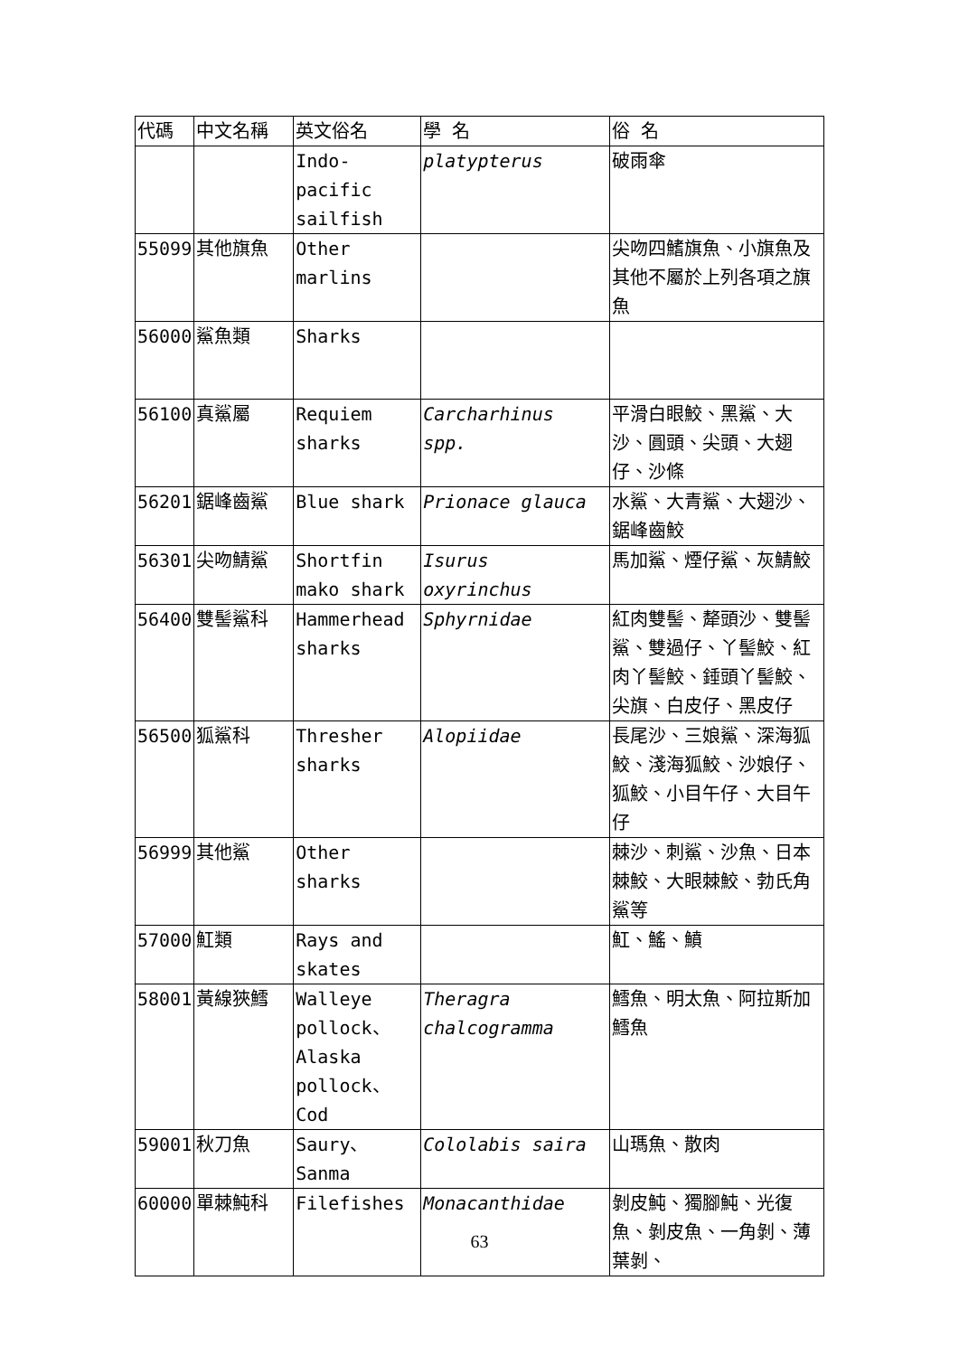| 代碼 | 中文名稱 | 英文俗名 | 學 名 | 俗 名 |
| | | Indo-pacific sailfish | platypterus | 破雨傘 |
| 55099 | 其他旗魚 | Other marlins | | 尖吻四鰭旗魚、小旗魚及其他不屬於上列各項之旗魚 |
| 56000 | 鯊魚類 | Sharks | | |
| 56100 | 真鯊屬 | Requiem sharks | Carcharhinus spp. | 平滑白眼鮫、黑鯊、大沙、圓頭、尖頭、大翅仔、沙條 |
| 56201 | 鋸峰齒鯊 | Blue shark | Prionace glauca | 水鯊、大青鯊、大翅沙、鋸峰齒鮫 |
| 56301 | 尖吻鯖鯊 | Shortfin mako shark | Isurus oxyrinchus | 馬加鯊、煙仔鯊、灰鯖鮫 |
| 56400 | 雙髻鯊科 | Hammerhead sharks | Sphyrnidae | 紅肉雙髻、犛頭沙、雙髻鯊、雙過仔、丫髻鮫、紅肉丫髻鮫、錘頭丫髻鮫、尖旗、白皮仔、黑皮仔 |
| 56500 | 狐鯊科 | Thresher sharks | Alopiidae | 長尾沙、三娘鯊、深海狐鮫、淺海狐鮫、沙娘仔、狐鮫、小目午仔、大目午仔 |
| 56999 | 其他鯊 | Other sharks | | 棘沙、刺鯊、沙魚、日本棘鮫、大眼棘鮫、勃氏角鯊等 |
| 57000 | 魟類 | Rays and skates | | 魟、鰩、鱝 |
| 58001 | 黃線狹鱈 | Walleye pollock、Alaska pollock、Cod | Theragra chalcogramma | 鱈魚、明太魚、阿拉斯加鱈魚 |
| 59001 | 秋刀魚 | Saury、Sanma | Cololabis saira | 山瑪魚、散肉 |
| 60000 | 單棘魨科 | Filefishes | Monacanthidae | 剝皮魨、獨腳魨、光復魚、剝皮魚、一角剝、薄葉剝、 |
63